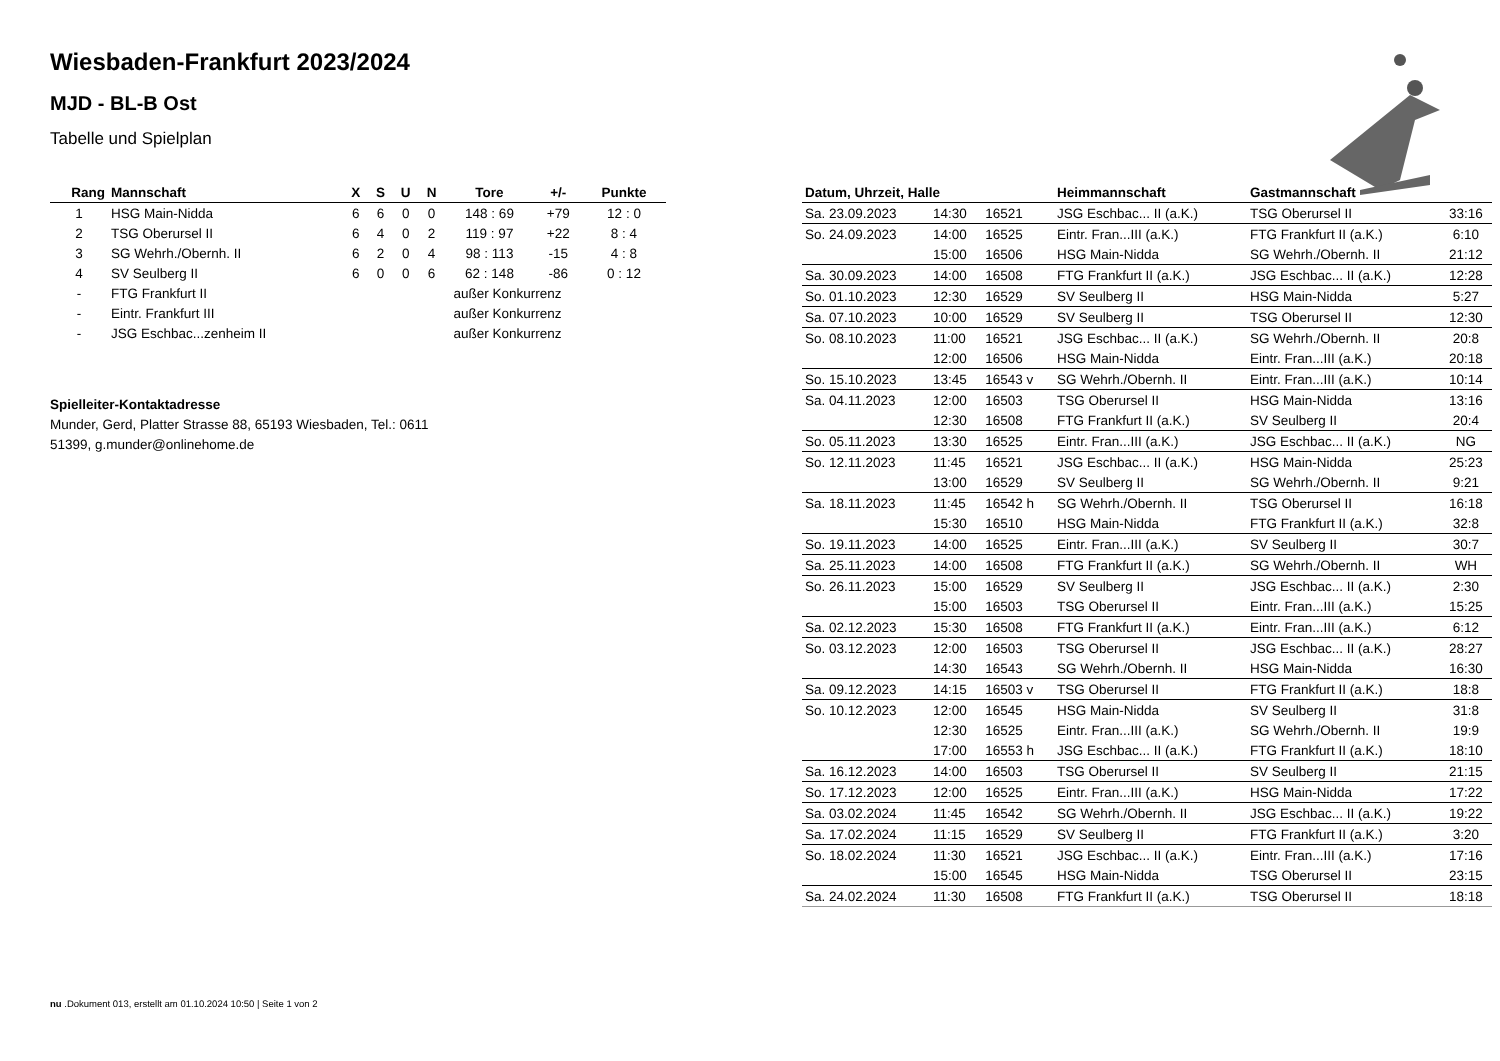Wiesbaden-Frankfurt 2023/2024
MJD - BL-B Ost
Tabelle und Spielplan
| Rang | Mannschaft | X | S | U | N | Tore | +/- | Punkte |
| --- | --- | --- | --- | --- | --- | --- | --- | --- |
| 1 | HSG Main-Nidda | 6 | 6 | 0 | 0 | 148 : 69 | +79 | 12 : 0 |
| 2 | TSG Oberursel II | 6 | 4 | 0 | 2 | 119 : 97 | +22 | 8 : 4 |
| 3 | SG Wehrh./Obernh. II | 6 | 2 | 0 | 4 | 98 : 113 | -15 | 4 : 8 |
| 4 | SV Seulberg II | 6 | 0 | 0 | 6 | 62 : 148 | -86 | 0 : 12 |
| - | FTG Frankfurt II | außer Konkurrenz | | | | | | |
| - | Eintr. Frankfurt III | außer Konkurrenz | | | | | | |
| - | JSG Eschbac...zenheim II | außer Konkurrenz | | | | | | |
Spielleiter-Kontaktadresse
Munder, Gerd, Platter Strasse 88, 65193 Wiesbaden, Tel.: 0611
51399, g.munder@onlinehome.de
| Datum, Uhrzeit, Halle | | | Heimmannschaft | Gastmannschaft | |
| --- | --- | --- | --- | --- | --- |
| Sa. 23.09.2023 | 14:30 | 16521 | JSG Eschbac... II (a.K.) | TSG Oberursel II | 33:16 |
| So. 24.09.2023 | 14:00 | 16525 | Eintr. Fran...III (a.K.) | FTG Frankfurt II (a.K.) | 6:10 |
| | 15:00 | 16506 | HSG Main-Nidda | SG Wehrh./Obernh. II | 21:12 |
| Sa. 30.09.2023 | 14:00 | 16508 | FTG Frankfurt II (a.K.) | JSG Eschbac... II (a.K.) | 12:28 |
| So. 01.10.2023 | 12:30 | 16529 | SV Seulberg II | HSG Main-Nidda | 5:27 |
| Sa. 07.10.2023 | 10:00 | 16529 | SV Seulberg II | TSG Oberursel II | 12:30 |
| So. 08.10.2023 | 11:00 | 16521 | JSG Eschbac... II (a.K.) | SG Wehrh./Obernh. II | 20:8 |
| | 12:00 | 16506 | HSG Main-Nidda | Eintr. Fran...III (a.K.) | 20:18 |
| So. 15.10.2023 | 13:45 | 16543 v | SG Wehrh./Obernh. II | Eintr. Fran...III (a.K.) | 10:14 |
| Sa. 04.11.2023 | 12:00 | 16503 | TSG Oberursel II | HSG Main-Nidda | 13:16 |
| | 12:30 | 16508 | FTG Frankfurt II (a.K.) | SV Seulberg II | 20:4 |
| So. 05.11.2023 | 13:30 | 16525 | Eintr. Fran...III (a.K.) | JSG Eschbac... II (a.K.) | NG |
| So. 12.11.2023 | 11:45 | 16521 | JSG Eschbac... II (a.K.) | HSG Main-Nidda | 25:23 |
| | 13:00 | 16529 | SV Seulberg II | SG Wehrh./Obernh. II | 9:21 |
| Sa. 18.11.2023 | 11:45 | 16542 h | SG Wehrh./Obernh. II | TSG Oberursel II | 16:18 |
| | 15:30 | 16510 | HSG Main-Nidda | FTG Frankfurt II (a.K.) | 32:8 |
| So. 19.11.2023 | 14:00 | 16525 | Eintr. Fran...III (a.K.) | SV Seulberg II | 30:7 |
| Sa. 25.11.2023 | 14:00 | 16508 | FTG Frankfurt II (a.K.) | SG Wehrh./Obernh. II | WH |
| So. 26.11.2023 | 15:00 | 16529 | SV Seulberg II | JSG Eschbac... II (a.K.) | 2:30 |
| | 15:00 | 16503 | TSG Oberursel II | Eintr. Fran...III (a.K.) | 15:25 |
| Sa. 02.12.2023 | 15:30 | 16508 | FTG Frankfurt II (a.K.) | Eintr. Fran...III (a.K.) | 6:12 |
| So. 03.12.2023 | 12:00 | 16503 | TSG Oberursel II | JSG Eschbac... II (a.K.) | 28:27 |
| | 14:30 | 16543 | SG Wehrh./Obernh. II | HSG Main-Nidda | 16:30 |
| Sa. 09.12.2023 | 14:15 | 16503 v | TSG Oberursel II | FTG Frankfurt II (a.K.) | 18:8 |
| So. 10.12.2023 | 12:00 | 16545 | HSG Main-Nidda | SV Seulberg II | 31:8 |
| | 12:30 | 16525 | Eintr. Fran...III (a.K.) | SG Wehrh./Obernh. II | 19:9 |
| | 17:00 | 16553 h | JSG Eschbac... II (a.K.) | FTG Frankfurt II (a.K.) | 18:10 |
| Sa. 16.12.2023 | 14:00 | 16503 | TSG Oberursel II | SV Seulberg II | 21:15 |
| So. 17.12.2023 | 12:00 | 16525 | Eintr. Fran...III (a.K.) | HSG Main-Nidda | 17:22 |
| Sa. 03.02.2024 | 11:45 | 16542 | SG Wehrh./Obernh. II | JSG Eschbac... II (a.K.) | 19:22 |
| Sa. 17.02.2024 | 11:15 | 16529 | SV Seulberg II | FTG Frankfurt II (a.K.) | 3:20 |
| So. 18.02.2024 | 11:30 | 16521 | JSG Eschbac... II (a.K.) | Eintr. Fran...III (a.K.) | 17:16 |
| | 15:00 | 16545 | HSG Main-Nidda | TSG Oberursel II | 23:15 |
| Sa. 24.02.2024 | 11:30 | 16508 | FTG Frankfurt II (a.K.) | TSG Oberursel II | 18:18 |
nu .Dokument 013, erstellt am 01.10.2024 10:50 | Seite 1 von 2